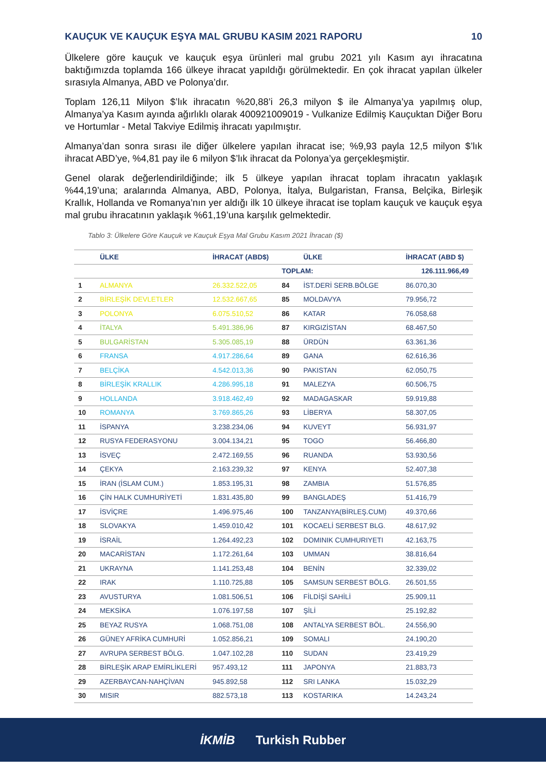KAUÇUK VE KAUÇUK EŞYA MAL GRUBU KASIM 2021 RAPORU 10
Ülkelere göre kauçuk ve kauçuk eşya ürünleri mal grubu 2021 yılı Kasım ayı ihracatına baktığımızda toplamda 166 ülkeye ihracat yapıldığı görülmektedir. En çok ihracat yapılan ülkeler sırasıyla Almanya, ABD ve Polonya’dır.
Toplam 126,11 Milyon $’lık ihracatın %20,88’i 26,3 milyon $ ile Almanya’ya yapılmış olup, Almanya’ya Kasım ayında ağırlıklı olarak 400921009019 - Vulkanize Edilmiş Kauçuktan Diğer Boru ve Hortumlar - Metal Takviye Edilmiş ihracatı yapılmıştır.
Almanya’dan sonra sırası ile diğer ülkelere yapılan ihracat ise; %9,93 payla 12,5 milyon $’lık ihracat ABD’ye, %4,81 pay ile 6 milyon $’lık ihracat da Polonya’ya gerçekleşmiştir.
Genel olarak değerlendirildiğinde; ilk 5 ülkeye yapılan ihracat toplam ihracatın yaklaşık %44,19’una; aralarında Almanya, ABD, Polonya, İtalya, Bulgaristan, Fransa, Belçika, Birleşik Krallık, Hollanda ve Romanya’nın yer aldığı ilk 10 ülkeye ihracat ise toplam kauçuk ve kauçuk eşya mal grubu ihracatının yaklaşık %61,19’una karşılık gelmektedir.
Tablo 3: Ülkelere Göre Kauçuk ve Kauçuk Eşya Mal Grubu Kasım 2021 İhracatı ($)
| | ÜLKE | İHRACAT (ABD$) | | ÜLKE | İHRACAT (ABD $) |
| --- | --- | --- | --- | --- | --- |
| | | | TOPLAM: | | 126.111.966,49 |
| 1 | ALMANYA | 26.332.522,05 | 84 | İST.DERİ SERB.BÖLGE | 86.070,30 |
| 2 | BİRLEŞİK DEVLETLER | 12.532.667,65 | 85 | MOLDAVYA | 79.956,72 |
| 3 | POLONYA | 6.075.510,52 | 86 | KATAR | 76.058,68 |
| 4 | İTALYA | 5.491.386,96 | 87 | KIRGIZİSTAN | 68.467,50 |
| 5 | BULGARİSTAN | 5.305.085,19 | 88 | ÜRDÜN | 63.361,36 |
| 6 | FRANSA | 4.917.286,64 | 89 | GANA | 62.616,36 |
| 7 | BELÇİKA | 4.542.013,36 | 90 | PAKISTAN | 62.050,75 |
| 8 | BİRLEŞİK KRALLIK | 4.286.995,18 | 91 | MALEZYA | 60.506,75 |
| 9 | HOLLANDA | 3.918.462,49 | 92 | MADAGASKAR | 59.919,88 |
| 10 | ROMANYA | 3.769.865,26 | 93 | LİBERYA | 58.307,05 |
| 11 | İSPANYA | 3.238.234,06 | 94 | KUVEYT | 56.931,97 |
| 12 | RUSYA FEDERASYONU | 3.004.134,21 | 95 | TOGO | 56.466,80 |
| 13 | İSVEÇ | 2.472.169,55 | 96 | RUANDA | 53.930,56 |
| 14 | ÇEKYA | 2.163.239,32 | 97 | KENYA | 52.407,38 |
| 15 | İRAN (İSLAM CUM.) | 1.853.195,31 | 98 | ZAMBIA | 51.576,85 |
| 16 | ÇİN HALK CUMHURİYETİ | 1.831.435,80 | 99 | BANGLADEŞ | 51.416,79 |
| 17 | İSVİÇRE | 1.496.975,46 | 100 | TANZANYA(BİRLEŞ.CUM) | 49.370,66 |
| 18 | SLOVAKYA | 1.459.010,42 | 101 | KOCAELİ SERBEST BLG. | 48.617,92 |
| 19 | İSRAİL | 1.264.492,23 | 102 | DOMINIK CUMHURIYETI | 42.163,75 |
| 20 | MACARİSTAN | 1.172.261,64 | 103 | UMMAN | 38.816,64 |
| 21 | UKRAYNA | 1.141.253,48 | 104 | BENİN | 32.339,02 |
| 22 | IRAK | 1.110.725,88 | 105 | SAMSUN SERBEST BÖLG. | 26.501,55 |
| 23 | AVUSTURYA | 1.081.506,51 | 106 | FİLDİŞİ SAHİLİ | 25.909,11 |
| 24 | MEKSİKA | 1.076.197,58 | 107 | ŞİLİ | 25.192,82 |
| 25 | BEYAZ RUSYA | 1.068.751,08 | 108 | ANTALYA SERBEST BÖL. | 24.556,90 |
| 26 | GÜNEY AFRİKA CUMHURİ | 1.052.856,21 | 109 | SOMALI | 24.190,20 |
| 27 | AVRUPA SERBEST BÖLG. | 1.047.102,28 | 110 | SUDAN | 23.419,29 |
| 28 | BİRLEŞİK ARAP EMİRLİKLERİ | 957.493,12 | 111 | JAPONYA | 21.883,73 |
| 29 | AZERBAYCAN-NAHÇİVAN | 945.892,58 | 112 | SRI LANKA | 15.032,29 |
| 30 | MISIR | 882.573,18 | 113 | KOSTARIKA | 14.243,24 |
İKMİB Turkish Rubber